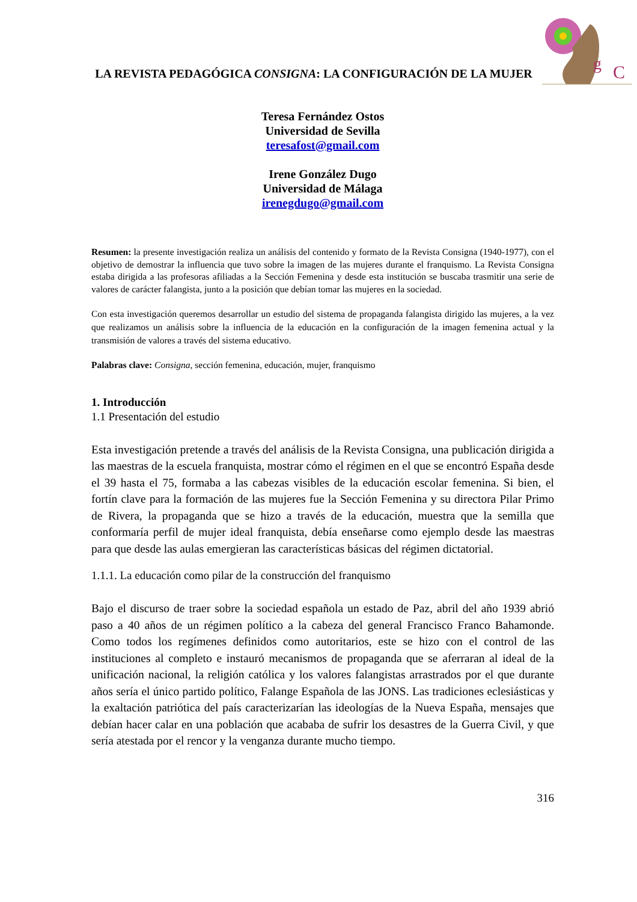g
C
LA REVISTA PEDAGÓGICA CONSIGNA: LA CONFIGURACIÓN DE LA MUJER
Teresa Fernández Ostos
Universidad de Sevilla
teresafost@gmail.com
Irene González Dugo
Universidad de Málaga
irenegdugo@gmail.com
Resumen: la presente investigación realiza un análisis del contenido y formato de la Revista Consigna (1940-1977), con el objetivo de demostrar la influencia que tuvo sobre la imagen de las mujeres durante el franquismo. La Revista Consigna estaba dirigida a las profesoras afiliadas a la Sección Femenina y desde esta institución se buscaba trasmitir una serie de valores de carácter falangista, junto a la posición que debían tomar las mujeres en la sociedad.
Con esta investigación queremos desarrollar un estudio del sistema de propaganda falangista dirigido las mujeres, a la vez que realizamos un análisis sobre la influencia de la educación en la configuración de la imagen femenina actual y la transmisión de valores a través del sistema educativo.
Palabras clave: Consigna, sección femenina, educación, mujer, franquismo
1. Introducción
1.1 Presentación del estudio
Esta investigación pretende a través del análisis de la Revista Consigna, una publicación dirigida a las maestras de la escuela franquista, mostrar cómo el régimen en el que se encontró España desde el 39 hasta el 75, formaba a las cabezas visibles de la educación escolar femenina. Si bien, el fortín clave para la formación de las mujeres fue la Sección Femenina y su directora Pilar Primo de Rivera, la propaganda que se hizo a través de la educación, muestra que la semilla que conformaría perfil de mujer ideal franquista, debía enseñarse como ejemplo desde las maestras para que desde las aulas emergieran las características básicas del régimen dictatorial.
1.1.1. La educación como pilar de la construcción del franquismo
Bajo el discurso de traer sobre la sociedad española un estado de Paz, abril del año 1939 abrió paso a 40 años de un régimen político a la cabeza del general Francisco Franco Bahamonde. Como todos los regímenes definidos como autoritarios, este se hizo con el control de las instituciones al completo e instauró mecanismos de propaganda que se aferraran al ideal de la unificación nacional, la religión católica y los valores falangistas arrastrados por el que durante años sería el único partido político, Falange Española de las JONS. Las tradiciones eclesiásticas y la exaltación patriótica del país caracterizarían las ideologías de la Nueva España, mensajes que debían hacer calar en una población que acababa de sufrir los desastres de la Guerra Civil, y que sería atestada por el rencor y la venganza durante mucho tiempo.
316